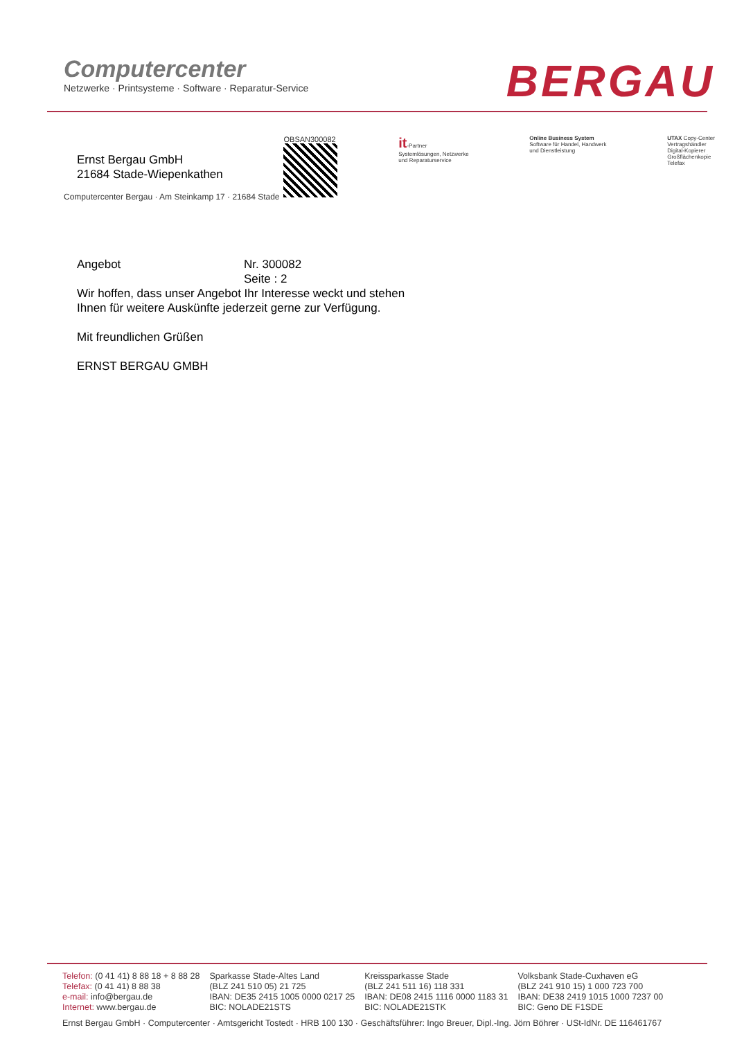Computercenter
Netzwerke · Printsysteme · Software · Reparatur-Service
BERGAU
Ernst Bergau GmbH
21684 Stade-Wiepenkathen
OBSAN300082
it-Partner
Systemlösungen, Netzwerke
und Reparaturservice
Online Business System
Software für Handel, Handwerk
und Dienstleistung
UTAX Copy-Center
Vertragshändler
Digital-Kopierer
Großflächenkopie
Telefax
Computercenter Bergau · Am Steinkamp 17 · 21684 Stade
Angebot Nr. 300082
Seite : 2
Wir hoffen, dass unser Angebot Ihr Interesse weckt und stehen
Ihnen für weitere Auskünfte jederzeit gerne zur Verfügung.
Mit freundlichen Grüßen
ERNST BERGAU GMBH
Telefon: (0 41 41) 8 88 18 + 8 88 28
Telefax: (0 41 41) 8 88 38
e-mail: info@bergau.de
Internet: www.bergau.de
Sparkasse Stade-Altes Land
(BLZ 241 510 05) 21 725
IBAN: DE35 2415 1005 0000 0217 25
BIC: NOLADE21STS
Kreissparkasse Stade
(BLZ 241 511 16) 118 331
IBAN: DE08 2415 1116 0000 1183 31
BIC: NOLADE21STK
Volksbank Stade-Cuxhaven eG
(BLZ 241 910 15) 1 000 723 700
IBAN: DE38 2419 1015 1000 7237 00
BIC: Geno DE F1SDE
Ernst Bergau GmbH · Computercenter · Amtsgericht Tostedt · HRB 100 130 · Geschäftsführer: Ingo Breuer, Dipl.-Ing. Jörn Böhrer · USt-IdNr. DE 116461767